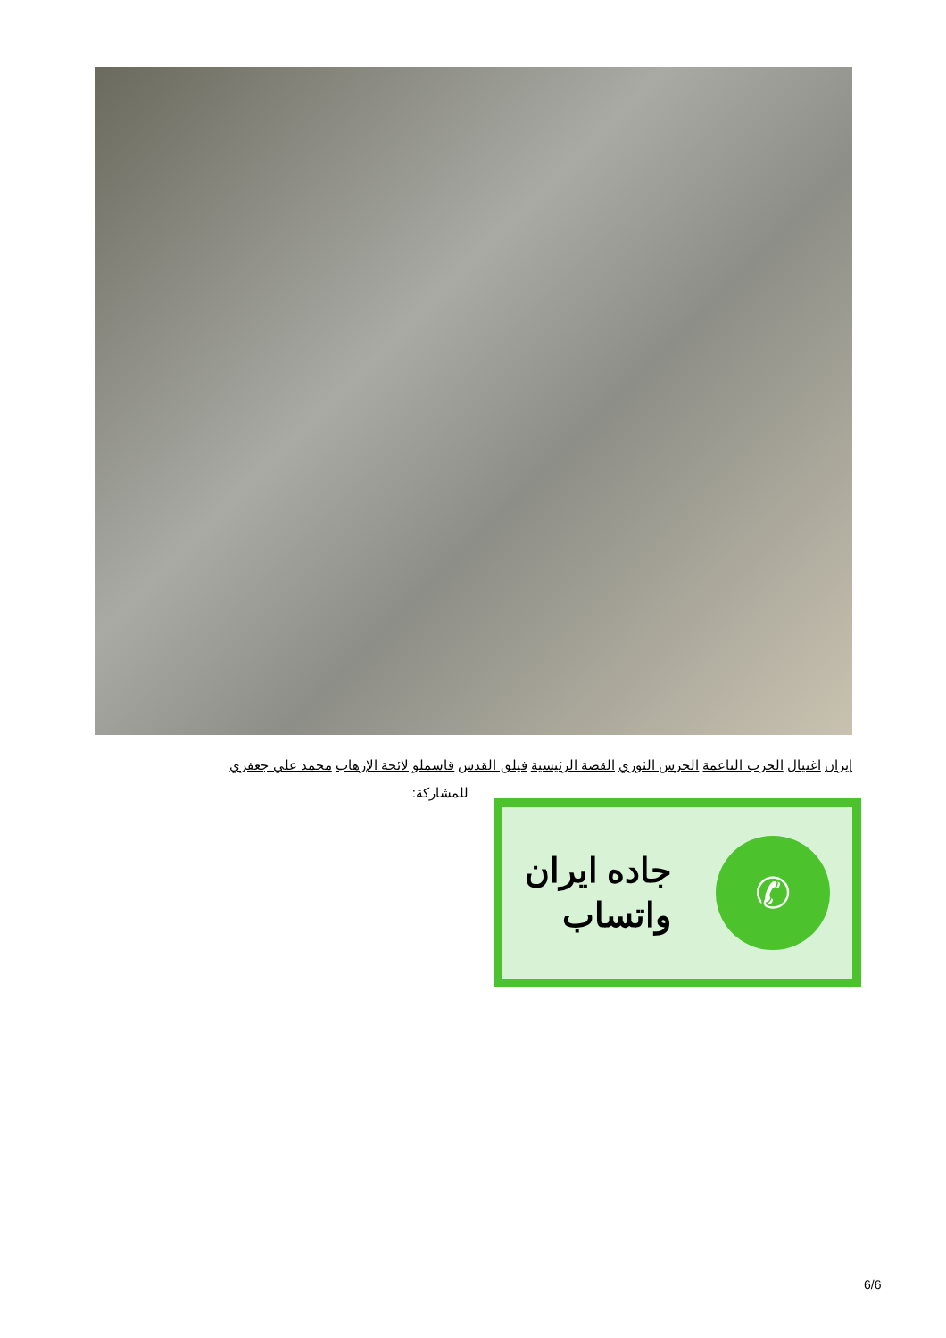إيران اغتيال الحرب الناعمة الحرس الثوري القصة الرئيسية فيلق القدس قاسملو لائحة الإرهاب محمد علي جعفري
للمشاركة:
✆
جاده ايران
واتساب
6/6